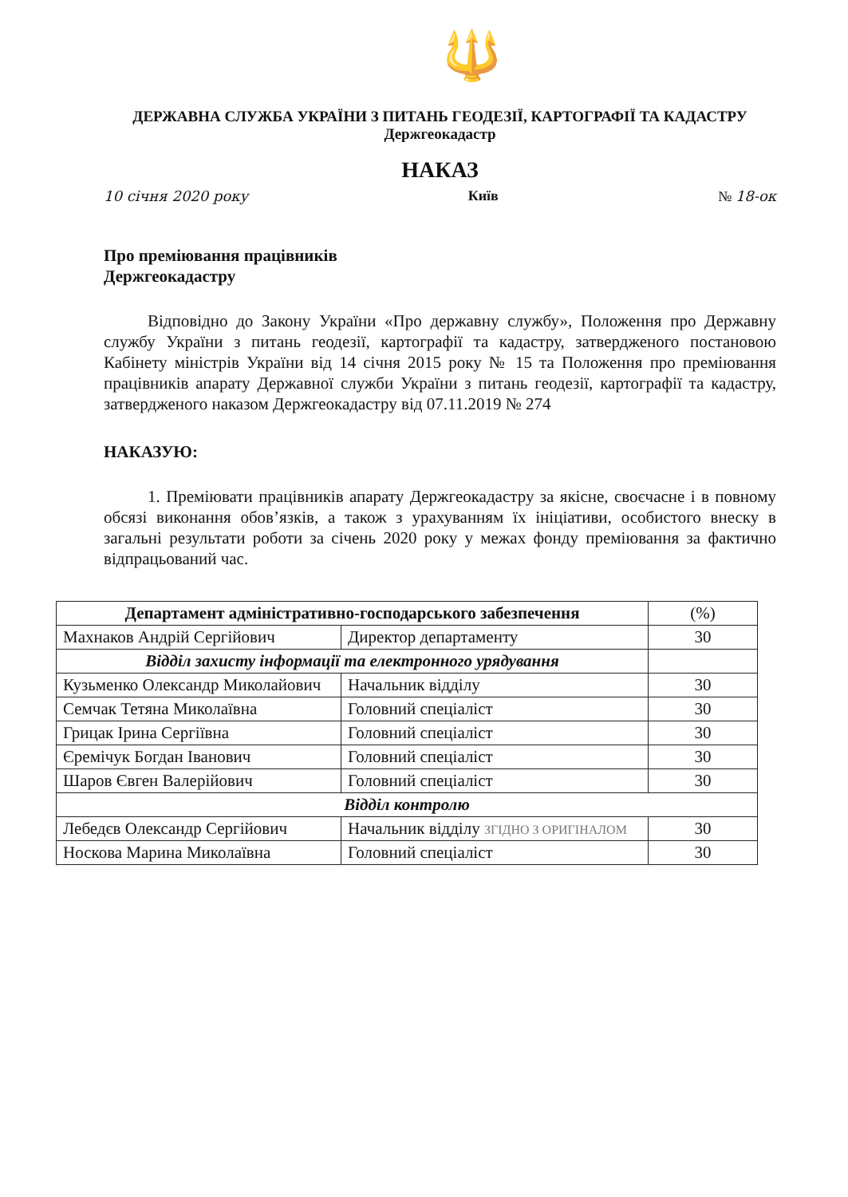🔱
ДЕРЖАВНА СЛУЖБА УКРАЇНИ З ПИТАНЬ ГЕОДЕЗІЇ, КАРТОГРАФІЇ ТА КАДАСТРУ
Держгеокадастр
НАКАЗ
10 січня 2020 року Київ № 18-ок
Про преміювання працівників
Держгеокадастру
Відповідно до Закону України «Про державну службу», Положення про Державну службу України з питань геодезії, картографії та кадастру, затвердженого постановою Кабінету міністрів України від 14 січня 2015 року № 15 та Положення про преміювання працівників апарату Державної служби України з питань геодезії, картографії та кадастру, затвердженого наказом Держгеокадастру від 07.11.2019 № 274
НАКАЗУЮ:
1. Преміювати працівників апарату Держгеокадастру за якісне, своєчасне і в повному обсязі виконання обов’язків, а також з урахуванням їх ініціативи, особистого внеску в загальні результати роботи за січень 2020 року у межах фонду преміювання за фактично відпрацьований час.
| Департамент адміністративно-господарського забезпечення | | (%) |
| Махнаков Андрій Сергійович | Директор департаменту | 30 |
| Відділ захисту інформації та електронного урядування | | |
| Кузьменко Олександр Миколайович | Начальник відділу | 30 |
| Семчак Тетяна Миколаївна | Головний спеціаліст | 30 |
| Грицак Ірина Сергіївна | Головний спеціаліст | 30 |
| Єремічук Богдан Іванович | Головний спеціаліст | 30 |
| Шаров Євген Валерійович | Головний спеціаліст | 30 |
| Відділ контролю | | |
| Лебедєв Олександр Сергійович | Начальник відділу ЗГІДНО З ОРИГІНАЛОМ | 30 |
| Носкова Марина Миколаївна | Головний спеціаліст | 30 |